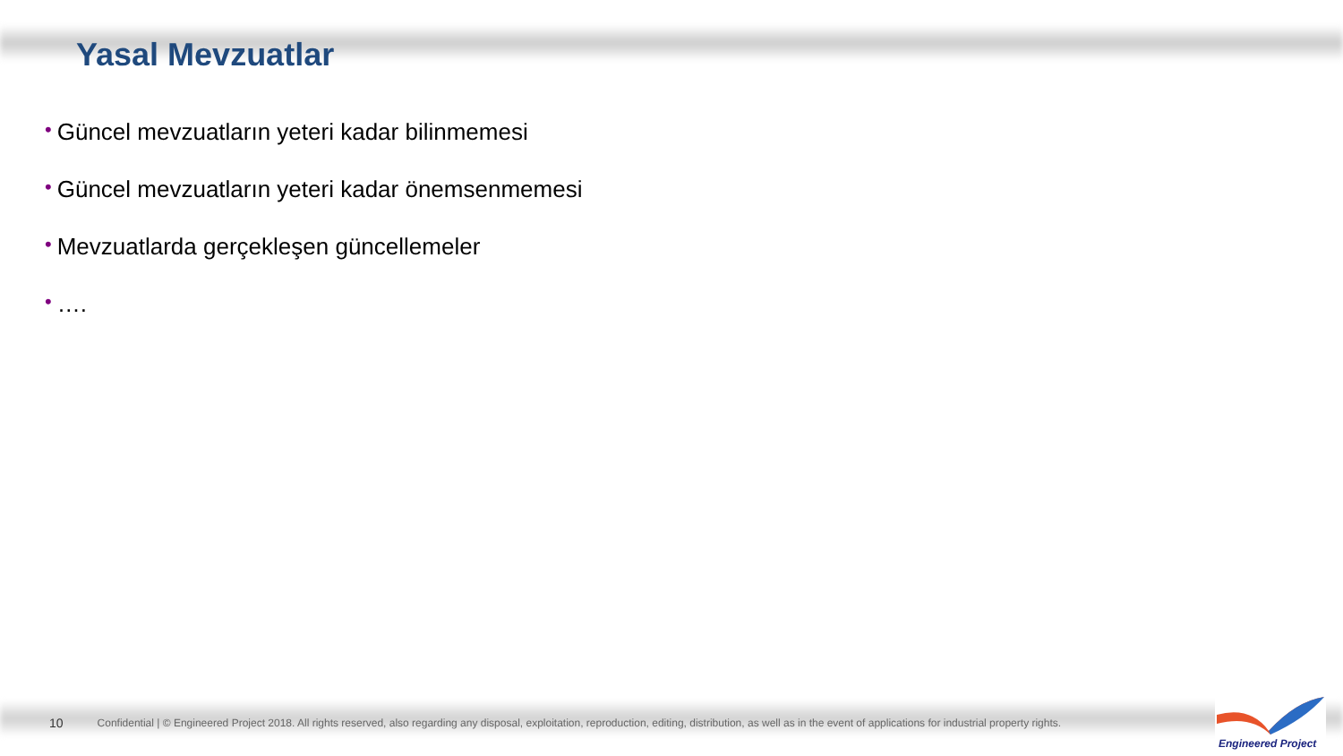Yasal Mevzuatlar
• Güncel mevzuatların yeteri kadar bilinmemesi
• Güncel mevzuatların yeteri kadar önemsenmemesi
• Mevzuatlarda gerçekleşen güncellemeler
• ….
10 Confidential | © Engineered Project 2018. All rights reserved, also regarding any disposal, exploitation, reproduction, editing, distribution, as well as in the event of applications for industrial property rights.
Engineered Project